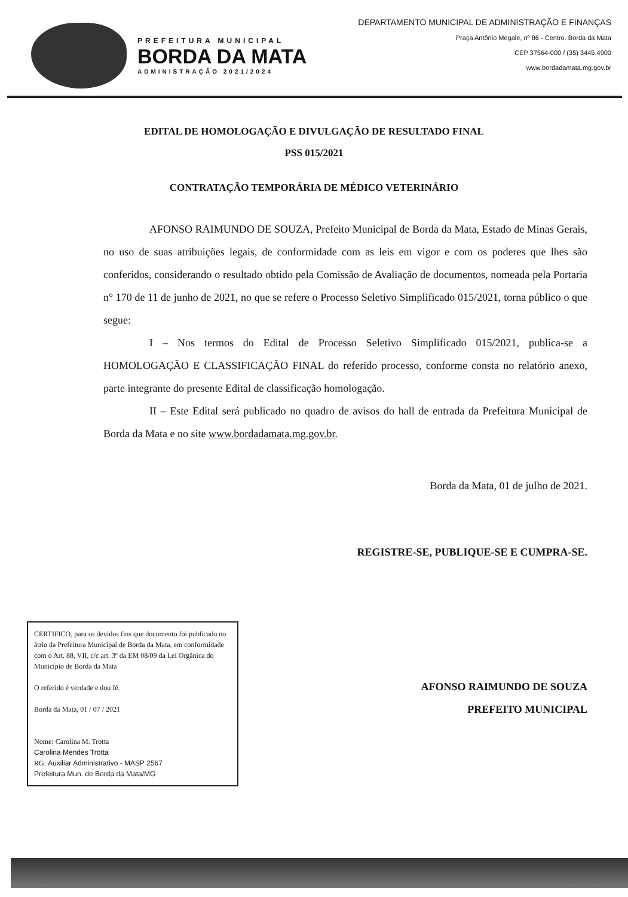PREFEITURA MUNICIPAL
BORDA DA MATA
ADMINISTRAÇÃO 2021/2024
DEPARTAMENTO MUNICIPAL DE ADMINISTRAÇÃO E FINANÇAS
Praça Antônio Megale, nº 86 - Centro. Borda da Mata
CEP 37564-000 / (35) 3445.4900
www.bordadamata.mg.gov.br
EDITAL DE HOMOLOGAÇÃO E DIVULGAÇÃO DE RESULTADO FINAL
PSS 015/2021
CONTRATAÇÃO TEMPORÁRIA DE MÉDICO VETERINÁRIO
AFONSO RAIMUNDO DE SOUZA, Prefeito Municipal de Borda da Mata, Estado de Minas Gerais, no uso de suas atribuições legais, de conformidade com as leis em vigor e com os poderes que lhes são conferidos, considerando o resultado obtido pela Comissão de Avaliação de documentos, nomeada pela Portaria n° 170 de 11 de junho de 2021, no que se refere o Processo Seletivo Simplificado 015/2021, torna público o que segue:
I – Nos termos do Edital de Processo Seletivo Simplificado 015/2021, publica-se a HOMOLOGAÇÃO E CLASSIFICAÇÃO FINAL do referido processo, conforme consta no relatório anexo, parte integrante do presente Edital de classificação homologação.
II – Este Edital será publicado no quadro de avisos do hall de entrada da Prefeitura Municipal de Borda da Mata e no site www.bordadamata.mg.gov.br.
Borda da Mata, 01 de julho de 2021.
REGISTRE-SE, PUBLIQUE-SE E CUMPRA-SE.
CERTIFICO, para os devidos fins que documento foi publicado no átrio da Prefeitura Municipal de Borda da Mata, em conformidade com o Art. 88, VII, c/c art. 3º da EM 08/09 da Lei Orgânica do Município de Borda da Mata
O referido é verdade e dou fé.
Borda da Mata, 01 / 07 / 2021
Nome: Carolina M. Trotta
Carolina Mendes Trotta
RG: Auxiliar Administrativo - MASP 2567
Prefeitura Mun. de Borda da Mata/MG
AFONSO RAIMUNDO DE SOUZA
PREFEITO MUNICIPAL